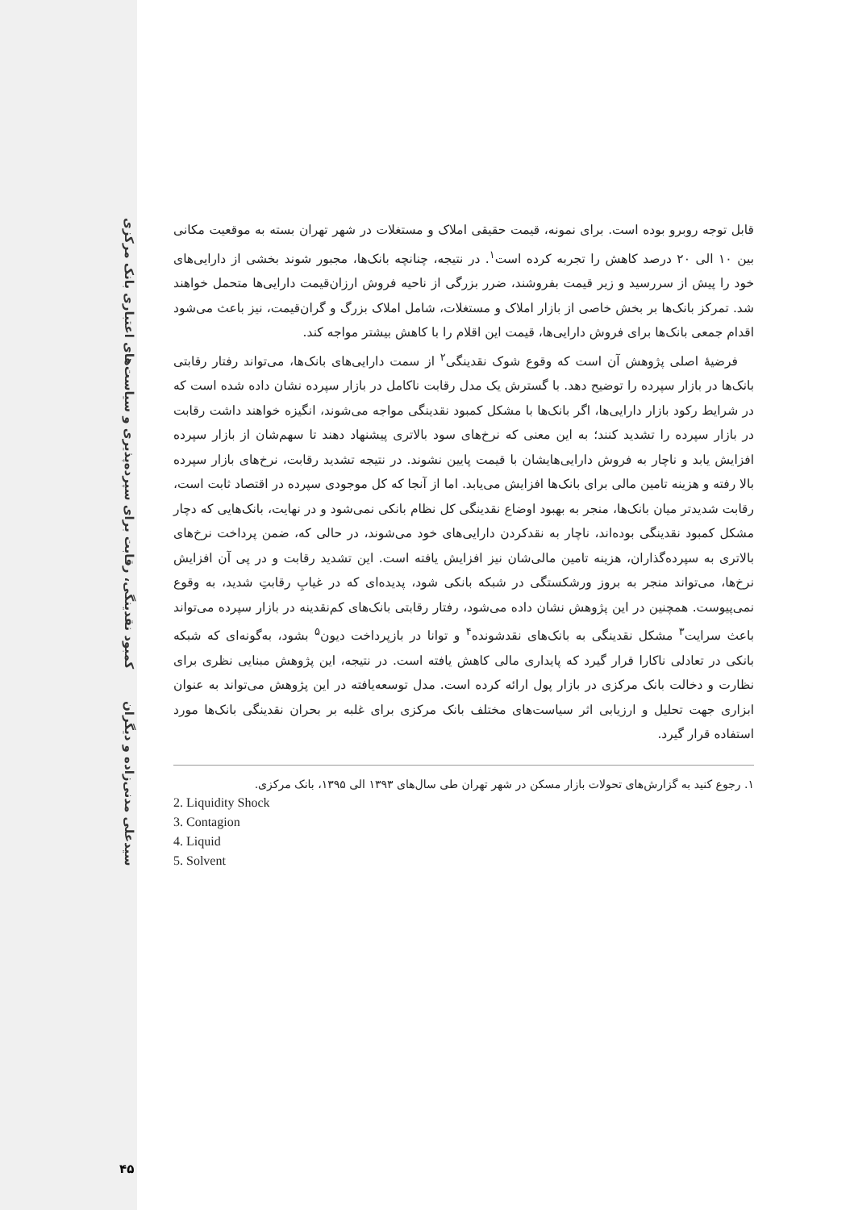کمبود نقدینگی، رقابت برای سپرده‌پذیری و سیاست‌های اعتباری بانک مرکزی
سیدعلی مدنی‌زاده و دیگران
۴۵
قابل توجه روبرو بوده است. برای نمونه، قیمت حقیقی املاک و مستغلات در شهر تهران بسته به موقعیت مکانی بین ۱۰ الی ۲۰ درصد کاهش را تجربه کرده است<sup>۱</sup>. در نتیجه، چنانچه بانک‌ها، مجبور شوند بخشی از دارایی‌های خود را پیش از سررسید و زیر قیمت بفروشند، ضرر بزرگی از ناحیه فروش ارزان‌قیمت دارایی‌ها متحمل خواهند شد. تمرکز بانک‌ها بر بخش خاصی از بازار املاک و مستغلات، شامل املاک بزرگ و گران‌قیمت، نیز باعث می‌شود اقدام جمعی بانک‌ها برای فروش دارایی‌ها، قیمت این اقلام را با کاهش بیشتر مواجه کند.
فرضیهٔ اصلی پژوهش آن است که وقوع شوک نقدینگی<sup>۲</sup> از سمت دارایی‌های بانک‌ها، می‌تواند رفتار رقابتی بانک‌ها در بازار سپرده را توضیح دهد. با گسترش یک مدل رقابت ناکامل در بازار سپرده نشان داده شده است که در شرایط رکود بازار دارایی‌ها، اگر بانک‌ها با مشکل کمبود نقدینگی مواجه می‌شوند، انگیزه خواهند داشت رقابت در بازار سپرده را تشدید کنند؛ به این معنی که نرخ‌های سود بالاتری پیشنهاد دهند تا سهم‌شان از بازار سپرده افزایش یابد و ناچار به فروش دارایی‌هایشان با قیمت پایین نشوند. در نتیجه تشدید رقابت، نرخ‌های بازار سپرده بالا رفته و هزینه تامین مالی برای بانک‌ها افزایش می‌یابد. اما از آنجا که کل موجودی سپرده در اقتصاد ثابت است، رقابت شدیدتر میان بانک‌ها، منجر به بهبود اوضاع نقدینگی کل نظام بانکی نمی‌شود و در نهایت، بانک‌هایی که دچار مشکل کمبود نقدینگی بوده‌اند، ناچار به نقدکردن دارایی‌های خود می‌شوند، در حالی که، ضمن پرداخت نرخ‌های بالاتری به سپرده‌گذاران، هزینه تامین مالی‌شان نیز افزایش یافته است. این تشدید رقابت و در پی آن افزایش نرخ‌ها، می‌تواند منجر به بروز ورشکستگی در شبکه بانکی شود، پدیده‌ای که در غیابِ رقابتِ شدید، به وقوع نمی‌پیوست. همچنین در این پژوهش نشان داده می‌شود، رفتار رقابتی بانک‌های کم‌نقدینه در بازار سپرده می‌تواند باعث سرایت<sup>۳</sup> مشکل نقدینگی به بانک‌های نقدشونده<sup>۴</sup> و توانا در بازپرداخت دیون<sup>۵</sup> بشود، به‌گونه‌ای که شبکه بانکی در تعادلی ناکارا قرار گیرد که پایداری مالی کاهش یافته است. در نتیجه، این پژوهش مبنایی نظری برای نظارت و دخالت بانک مرکزی در بازار پول ارائه کرده است. مدل توسعه‌یافته در این پژوهش می‌تواند به عنوان ابزاری جهت تحلیل و ارزیابی اثر سیاست‌های مختلف بانک مرکزی برای غلبه بر بحران نقدینگی بانک‌ها مورد استفاده قرار گیرد.
۱. رجوع کنید به گزارش‌های تحولات بازار مسکن در شهر تهران طی سال‌های ۱۳۹۳ الی ۱۳۹۵، بانک مرکزی.
2. Liquidity Shock
3. Contagion
4. Liquid
5. Solvent